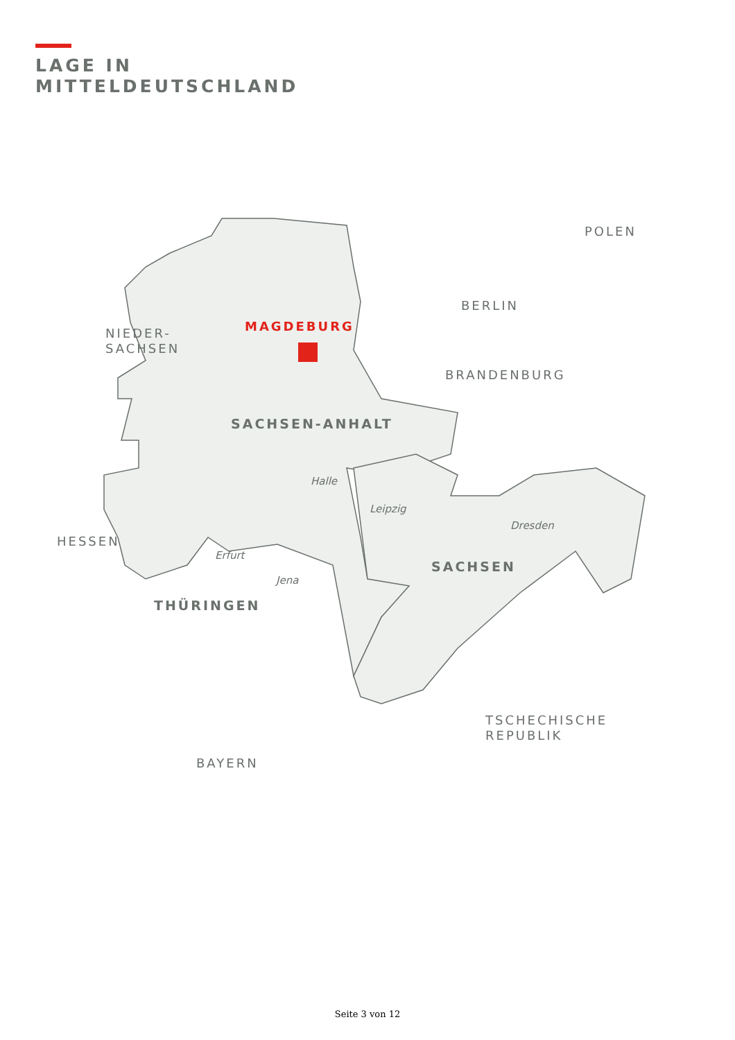LAGE IN
MITTELDEUTSCHLAND
POLEN
BERLIN
NIEDER-
SACHSEN
MAGDEBURG
BRANDENBURG
SACHSEN-ANHALT
Halle
Leipzig
Dresden
HESSEN
Erfurt
SACHSEN
Jena
THÜRINGEN
TSCHECHISCHE
REPUBLIK
BAYERN
Seite 3 von 12